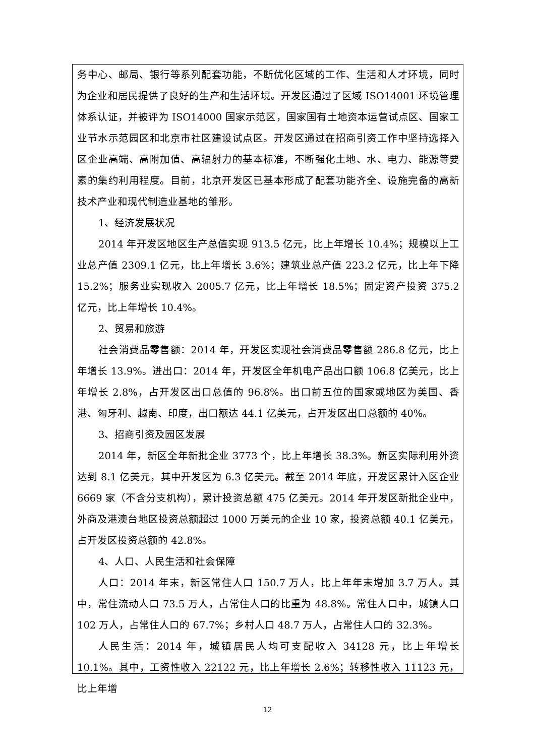务中心、邮局、银行等系列配套功能，不断优化区域的工作、生活和人才环境，同时为企业和居民提供了良好的生产和生活环境。开发区通过了区域 ISO14001 环境管理体系认证，并被评为 ISO14000 国家示范区，国家国有土地资本运营试点区、国家工业节水示范园区和北京市社区建设试点区。开发区通过在招商引资工作中坚持选择入区企业高端、高附加值、高辐射力的基本标准，不断强化土地、水、电力、能源等要素的集约利用程度。目前，北京开发区已基本形成了配套功能齐全、设施完备的高新技术产业和现代制造业基地的雏形。
1、经济发展状况
2014 年开发区地区生产总值实现 913.5 亿元，比上年增长 10.4%；规模以上工业总产值 2309.1 亿元，比上年增长 3.6%；建筑业总产值 223.2 亿元，比上年下降 15.2%；服务业实现收入 2005.7 亿元，比上年增长 18.5%；固定资产投资 375.2 亿元，比上年增长 10.4%。
2、贸易和旅游
社会消费品零售额：2014 年，开发区实现社会消费品零售额 286.8 亿元，比上年增长 13.9%。进出口：2014 年，开发区全年机电产品出口额 106.8 亿美元，比上年增长 2.8%，占开发区出口总值的 96.8%。出口前五位的国家或地区为美国、香港、匈牙利、越南、印度，出口额达 44.1 亿美元，占开发区出口总额的 40%。
3、招商引资及园区发展
2014 年，新区全年新批企业 3773 个，比上年增长 38.3%。新区实际利用外资达到 8.1 亿美元，其中开发区为 6.3 亿美元。截至 2014 年底，开发区累计入区企业 6669 家（不含分支机构），累计投资总额 475 亿美元。2014 年开发区新批企业中，外商及港澳台地区投资总额超过 1000 万美元的企业 10 家，投资总额 40.1 亿美元，占开发区投资总额的 42.8%。
4、人口、人民生活和社会保障
人口：2014 年末，新区常住人口 150.7 万人，比上年年末增加 3.7 万人。其中，常住流动人口 73.5 万人，占常住人口的比重为 48.8%。常住人口中，城镇人口 102 万人，占常住人口的 67.7%；乡村人口 48.7 万人，占常住人口的 32.3%。
人民生活：2014 年，城镇居民人均可支配收入 34128 元，比上年增长 10.1%。其中，工资性收入 22122 元，比上年增长 2.6%；转移性收入 11123 元，比上年增
12